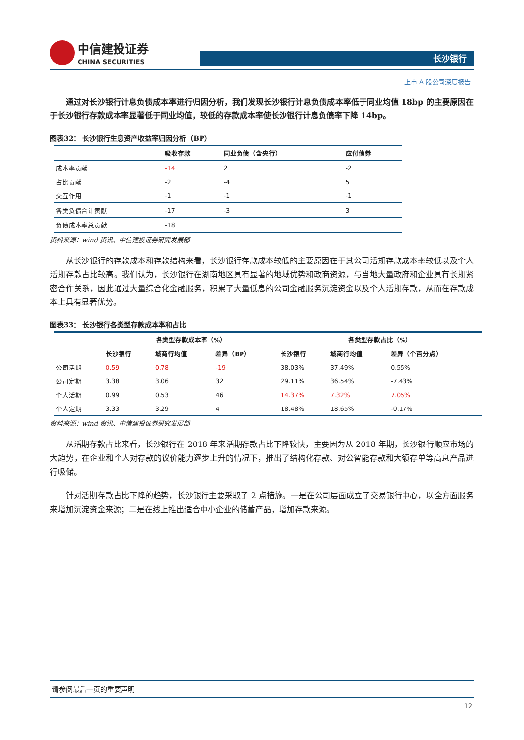中信建投证券
CHINA SECURITIES
长沙银行
上市 A 股公司深度报告
通过对长沙银行计息负债成本率进行归因分析，我们发现长沙银行计息负债成本率低于同业均值 18bp 的主要原因在于长沙银行存款成本率显著低于同业均值，较低的存款成本率使长沙银行计息负债率下降 14bp。
图表32： 长沙银行生息资产收益率归因分析（BP）
| | 吸收存款 | 同业负债（含央行） | 应付债券 |
| --- | --- | --- | --- |
| 成本率贡献 | -14 | 2 | -2 |
| 占比贡献 | -2 | -4 | 5 |
| 交互作用 | -1 | -1 | -1 |
| 各类负债合计贡献 | -17 | -3 | 3 |
| 负债成本率总贡献 | -18 | | |
资料来源：wind 资讯、中信建投证券研究发展部
从长沙银行的存款成本和存款结构来看，长沙银行存款成本较低的主要原因在于其公司活期存款成本率较低以及个人活期存款占比较高。我们认为，长沙银行在湖南地区具有显著的地域优势和政商资源，与当地大量政府和企业具有长期紧密合作关系，因此通过大量综合化金融服务，积累了大量低息的公司金融服务沉淀资金以及个人活期存款，从而在存款成本上具有显著优势。
图表33： 长沙银行各类型存款成本率和占比
| | 各类型存款成本率（%） | | | 各类型存款占比（%） | | |
| --- | --- | --- | --- | --- | --- | --- |
| | 长沙银行 | 城商行均值 | 差异（BP） | 长沙银行 | 城商行均值 | 差异（个百分点） |
| 公司活期 | 0.59 | 0.78 | -19 | 38.03% | 37.49% | 0.55% |
| 公司定期 | 3.38 | 3.06 | 32 | 29.11% | 36.54% | -7.43% |
| 个人活期 | 0.99 | 0.53 | 46 | 14.37% | 7.32% | 7.05% |
| 个人定期 | 3.33 | 3.29 | 4 | 18.48% | 18.65% | -0.17% |
资料来源：wind 资讯、中信建投证券研究发展部
从活期存款占比来看，长沙银行在 2018 年来活期存款占比下降较快，主要因为从 2018 年期，长沙银行顺应市场的大趋势，在企业和个人对存款的议价能力逐步上升的情况下，推出了结构化存款、对公智能存款和大额存单等高息产品进行吸储。
针对活期存款占比下降的趋势，长沙银行主要采取了 2 点措施。一是在公司层面成立了交易银行中心，以全方面服务来增加沉淀资金来源；二是在线上推出适合中小企业的储蓄产品，增加存款来源。
请参阅最后一页的重要声明
12